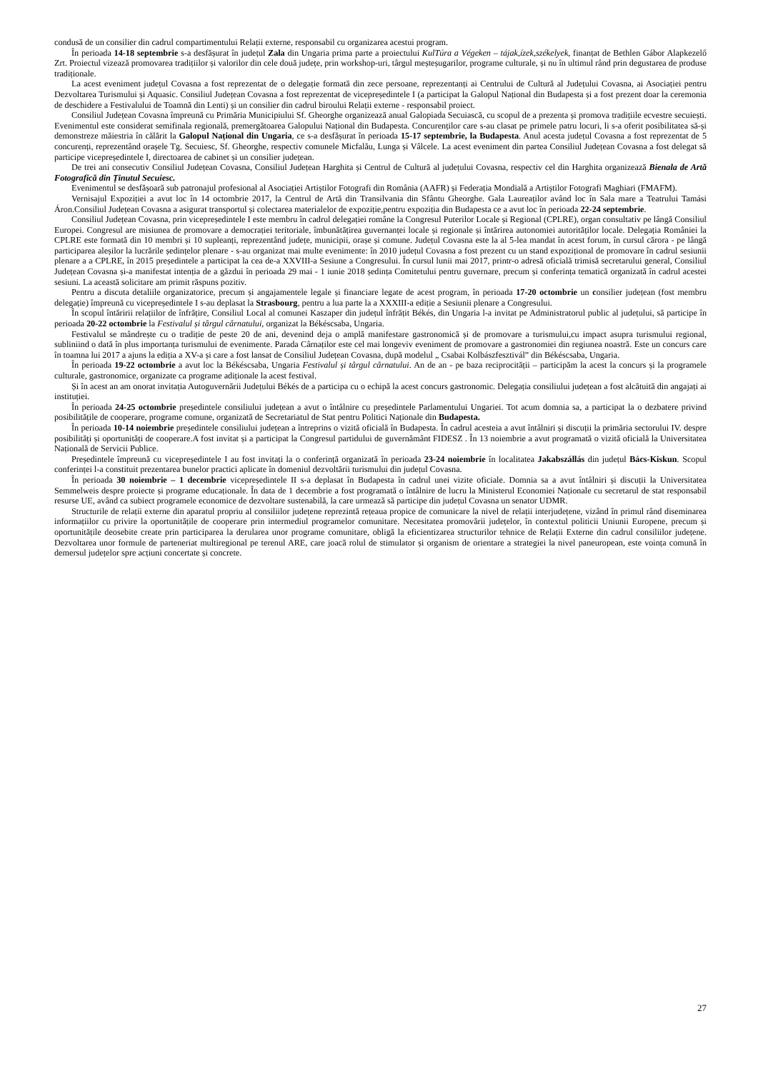condusă de un consilier din cadrul compartimentului Relații externe, responsabil cu organizarea acestui program.
În perioada 14-18 septembrie s-a desfășurat în județul Zala din Ungaria prima parte a proiectului KulTúra a Végeken – tájak,ízek,székelyek, finanțat de Bethlen Gábor Alapkezelő Zrt. Proiectul vizează promovarea tradițiilor și valorilor din cele două județe, prin workshop-uri, târgul meșteșugarilor, programe culturale, și nu în ultimul rând prin degustarea de produse tradiționale.
La acest eveniment județul Covasna a fost reprezentat de o delegație formată din zece persoane, reprezentanți ai Centrului de Cultură al Județului Covasna, ai Asociației pentru Dezvoltarea Turismului și Aquasic. Consiliul Județean Covasna a fost reprezentat de vicepreședintele I (a participat la Galopul Național din Budapesta și a fost prezent doar la ceremonia de deschidere a Festivalului de Toamnă din Lenti) și un consilier din cadrul biroului Relații externe - responsabil proiect.
Consiliul Județean Covasna împreună cu Primăria Municipiului Sf. Gheorghe organizează anual Galopiada Secuiască, cu scopul de a prezenta și promova tradițiile ecvestre secuiești. Evenimentul este considerat semifinala regională, premergătoarea Galopului Național din Budapesta. Concurenților care s-au clasat pe primele patru locuri, li s-a oferit posibilitatea să-și demonstreze măiestria în călărit la Galopul Național din Ungaria, ce s-a desfășurat în perioada 15-17 septembrie, la Budapesta. Anul acesta județul Covasna a fost reprezentat de 5 concurenți, reprezentând orașele Tg. Secuiesc, Sf. Gheorghe, respectiv comunele Micfalău, Lunga și Vâlcele. La acest eveniment din partea Consiliul Județean Covasna a fost delegat să participe vicepreședintele I, directoarea de cabinet și un consilier județean.
De trei ani consecutiv Consiliul Județean Covasna, Consiliul Județean Harghita și Centrul de Cultură al județului Covasna, respectiv cel din Harghita organizează Bienala de Artă Fotografică din Ținutul Secuiesc.
Evenimentul se desfășoară sub patronajul profesional al Asociației Artiștilor Fotografi din România (AAFR) și Federația Mondială a Artiștilor Fotografi Maghiari (FMAFM).
Vernisajul Expoziției a avut loc în 14 octombrie 2017, la Centrul de Artă din Transilvania din Sfântu Gheorghe. Gala Laureaților având loc în Sala mare a Teatrului Tamási Áron.Consiliul Județean Covasna a asigurat transportul și colectarea materialelor de expoziție,pentru expoziția din Budapesta ce a avut loc în perioada 22-24 septembrie.
Consiliul Județean Covasna, prin vicepreședintele I este membru în cadrul delegației române la Congresul Puterilor Locale și Regional (CPLRE), organ consultativ pe lângă Consiliul Europei. Congresul are misiunea de promovare a democrației teritoriale, îmbunătățirea guvernanței locale și regionale și întărirea autonomiei autorităților locale. Delegația României la CPLRE este formată din 10 membri și 10 supleanți, reprezentând județe, municipii, orașe și comune. Județul Covasna este la al 5-lea mandat în acest forum, în cursul cărora - pe lângă participarea aleșilor la lucrările ședințelor plenare - s-au organizat mai multe evenimente: în 2010 județul Covasna a fost prezent cu un stand expozițional de promovare în cadrul sesiunii plenare a a CPLRE, în 2015 președintele a participat la cea de-a XXVIII-a Sesiune a Congresului. În cursul lunii mai 2017, printr-o adresă oficială trimisă secretarului general, Consiliul Județean Covasna și-a manifestat intenția de a găzdui în perioada 29 mai - 1 iunie 2018 ședința Comitetului pentru guvernare, precum și conferința tematică organizată în cadrul acestei sesiuni. La această solicitare am primit răspuns pozitiv.
Pentru a discuta detaliile organizatorice, precum și angajamentele legale și financiare legate de acest program, în perioada 17-20 octombrie un consilier județean (fost membru delegație) împreună cu vicepreședintele I s-au deplasat la Strasbourg, pentru a lua parte la a XXXIII-a ediție a Sesiunii plenare a Congresului.
În scopul întăririi relațiilor de înfrățire, Consiliul Local al comunei Kaszaper din județul înfrățit Békés, din Ungaria l-a invitat pe Administratorul public al județului, să participe în perioada 20-22 octombrie la Festivalul și târgul cârnatului, organizat la Békéscsaba, Ungaria.
Festivalul se mândrește cu o tradiție de peste 20 de ani, devenind deja o amplă manifestare gastronomică și de promovare a turismului,cu impact asupra turismului regional, subliniind o dată în plus importanța turismului de evenimente. Parada Cârnaților este cel mai longeviv eveniment de promovare a gastronomiei din regiunea noastră. Este un concurs care în toamna lui 2017 a ajuns la ediția a XV-a și care a fost lansat de Consiliul Județean Covasna, după modelul „ Csabai Kolbászfesztivál” din Békéscsaba, Ungaria.
În perioada 19-22 octombrie a avut loc la Békéscsaba, Ungaria Festivalul și târgul cârnatului. An de an - pe baza reciprocității – participăm la acest la concurs și la programele culturale, gastronomice, organizate ca programe adiționale la acest festival.
Și în acest an am onorat invitația Autoguvernării Județului Békés de a participa cu o echipă la acest concurs gastronomic. Delegația consiliului județean a fost alcătuită din angajați ai instituției.
În perioada 24-25 octombrie președintele consiliului județean a avut o întâlnire cu președintele Parlamentului Ungariei. Tot acum domnia sa, a participat la o dezbatere privind posibilitățile de cooperare, programe comune, organizată de Secretariatul de Stat pentru Politici Naționale din Budapesta.
În perioada 10-14 noiembrie președintele consiliului județean a întreprins o vizită oficială în Budapesta. În cadrul acesteia a avut întâlniri și discuții la primăria sectorului IV. despre posibilități și oportunități de cooperare.A fost invitat și a participat la Congresul partidului de guvernământ FIDESZ . În 13 noiembrie a avut programată o vizită oficială la Universitatea Națională de Servicii Publice.
Președintele împreună cu vicepreședintele I au fost invitați la o conferință organizată în perioada 23-24 noiembrie în localitatea Jakabszállás din județul Bács-Kiskun. Scopul conferinței l-a constituit prezentarea bunelor practici aplicate în domeniul dezvoltării turismului din județul Covasna.
În perioada 30 noiembrie – 1 decembrie vicepreședintele II s-a deplasat în Budapesta în cadrul unei vizite oficiale. Domnia sa a avut întâlniri și discuții la Universitatea Semmelweis despre proiecte și programe educaționale. În data de 1 decembrie a fost programată o întâlnire de lucru la Ministerul Economiei Naționale cu secretarul de stat responsabil resurse UE, având ca subiect programele economice de dezvoltare sustenabilă, la care urmează să participe din județul Covasna un senator UDMR.
Structurile de relații externe din aparatul propriu al consiliilor județene reprezintă rețeaua propice de comunicare la nivel de relații interjudețene, vizând în primul rând diseminarea informațiilor cu privire la oportunitățile de cooperare prin intermediul programelor comunitare. Necesitatea promovării județelor, în contextul politicii Uniunii Europene, precum și oportunitățile deosebite create prin participarea la derularea unor programe comunitare, obligă la eficientizarea structurilor tehnice de Relații Externe din cadrul consiliilor județene. Dezvoltarea unor formule de parteneriat multiregional pe terenul ARE, care joacă rolul de stimulator și organism de orientare a strategiei la nivel paneuropean, este voința comună în demersul județelor spre acțiuni concertate și concrete.
27